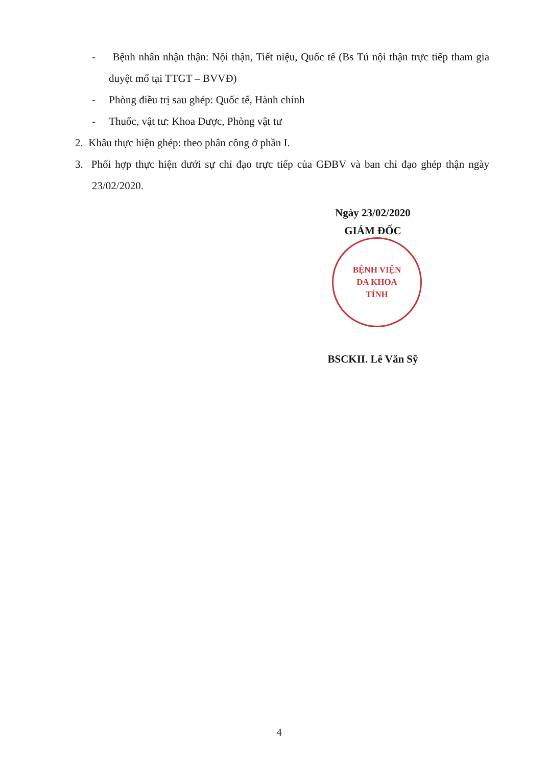- Bệnh nhân nhận thận: Nội thận, Tiết niệu, Quốc tế (Bs Tú nội thận trực tiếp tham gia duyệt mổ tại TTGT – BVVĐ)
- Phòng điều trị sau ghép: Quốc tế, Hành chính
- Thuốc, vật tư: Khoa Dược, Phòng vật tư
2. Khâu thực hiện ghép: theo phân công ở phần I.
3. Phối hợp thực hiện dưới sự chỉ đạo trực tiếp của GĐBV và ban chỉ đạo ghép thận ngày 23/02/2020.
Ngày 23/02/2020
GIÁM ĐỐC
BỆNH VIỆN
ĐA KHOA
TỈNH
BSCKII. Lê Văn Sỹ
4